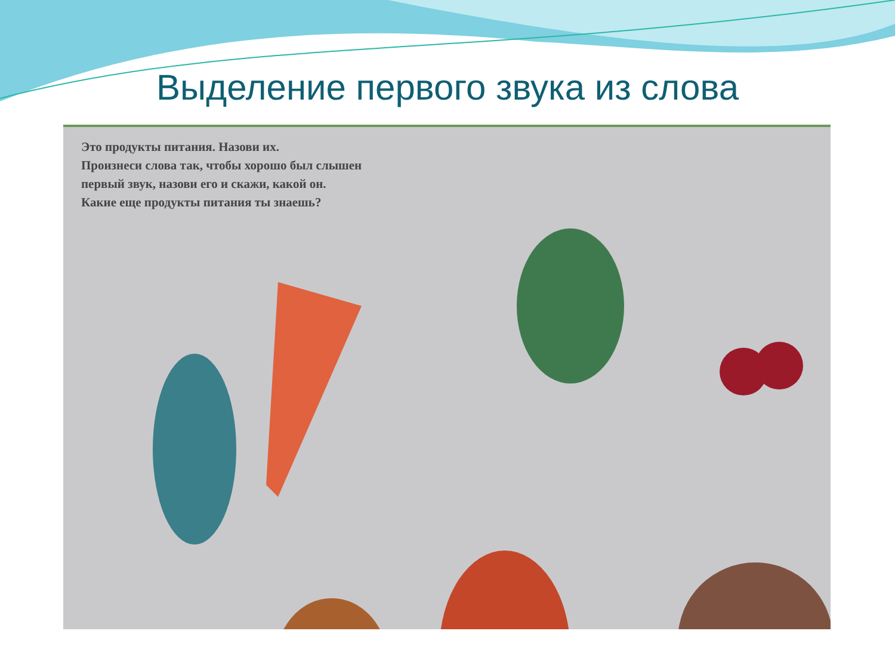Выделение первого звука из слова
Это продукты питания. Назови их.
Произнеси слова так, чтобы хорошо был слышен
первый звук, назови его и скажи, какой он.
Какие еще продукты питания ты знаешь?